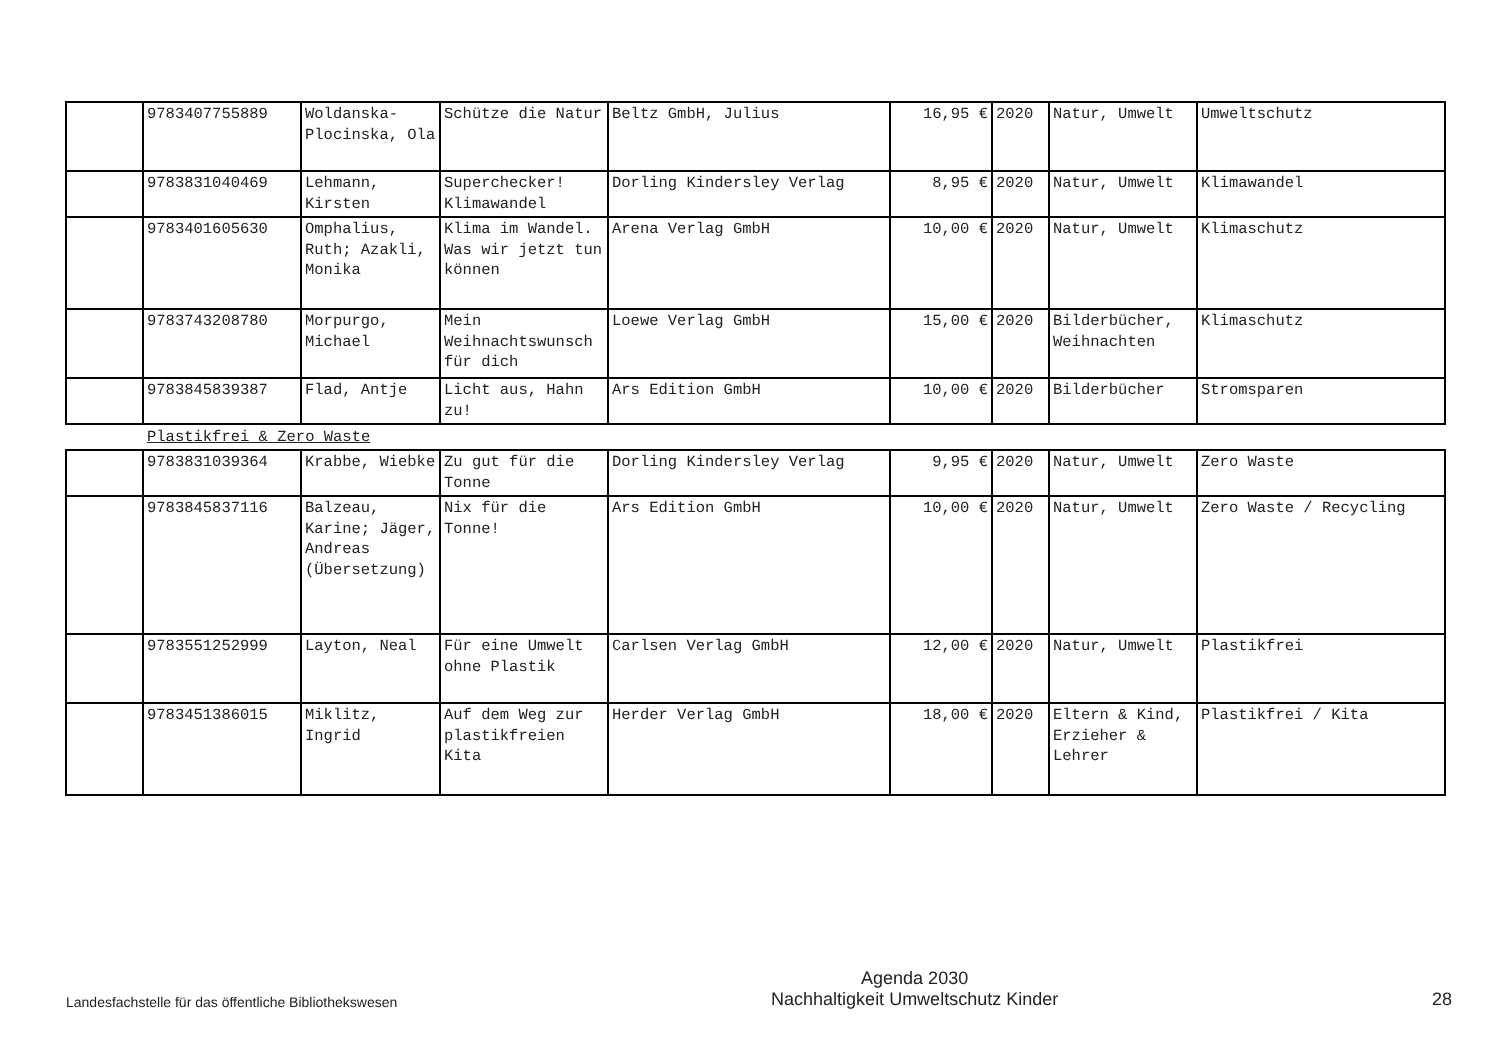| | 9783407755889 | Woldanska-Plocinska, Ola | Schütze die Natur | Beltz GmbH, Julius | 16,95 € | 2020 | Natur, Umwelt | Umweltschutz |
| | 9783831040469 | Lehmann, Kirsten | Superchecker! Klimawandel | Dorling Kindersley Verlag | 8,95 € | 2020 | Natur, Umwelt | Klimawandel |
| | 9783401605630 | Omphalius, Ruth; Azakli, Monika | Klima im Wandel. Was wir jetzt tun können | Arena Verlag GmbH | 10,00 € | 2020 | Natur, Umwelt | Klimaschutz |
| | 9783743208780 | Morpurgo, Michael | Mein Weihnachtswunsch für dich | Loewe Verlag GmbH | 15,00 € | 2020 | Bilderbücher, Weihnachten | Klimaschutz |
| | 9783845839387 | Flad, Antje | Licht aus, Hahn zu! | Ars Edition GmbH | 10,00 € | 2020 | Bilderbücher | Stromsparen |
Plastikfrei & Zero Waste
| | 9783831039364 | Krabbe, Wiebke | Zu gut für die Tonne | Dorling Kindersley Verlag | 9,95 € | 2020 | Natur, Umwelt | Zero Waste |
| | 9783845837116 | Balzeau, Karine; Jäger, Andreas (Übersetzung) | Nix für die Tonne! | Ars Edition GmbH | 10,00 € | 2020 | Natur, Umwelt | Zero Waste / Recycling |
| | 9783551252999 | Layton, Neal | Für eine Umwelt ohne Plastik | Carlsen Verlag GmbH | 12,00 € | 2020 | Natur, Umwelt | Plastikfrei |
| | 9783451386015 | Miklitz, Ingrid | Auf dem Weg zur plastikfreien Kita | Herder Verlag GmbH | 18,00 € | 2020 | Eltern & Kind, Erzieher & Lehrer | Plastikfrei / Kita |
Landesfachstelle für das öffentliche Bibliothekswesen Agenda 2030
Nachhaltigkeit Umweltschutz Kinder 28